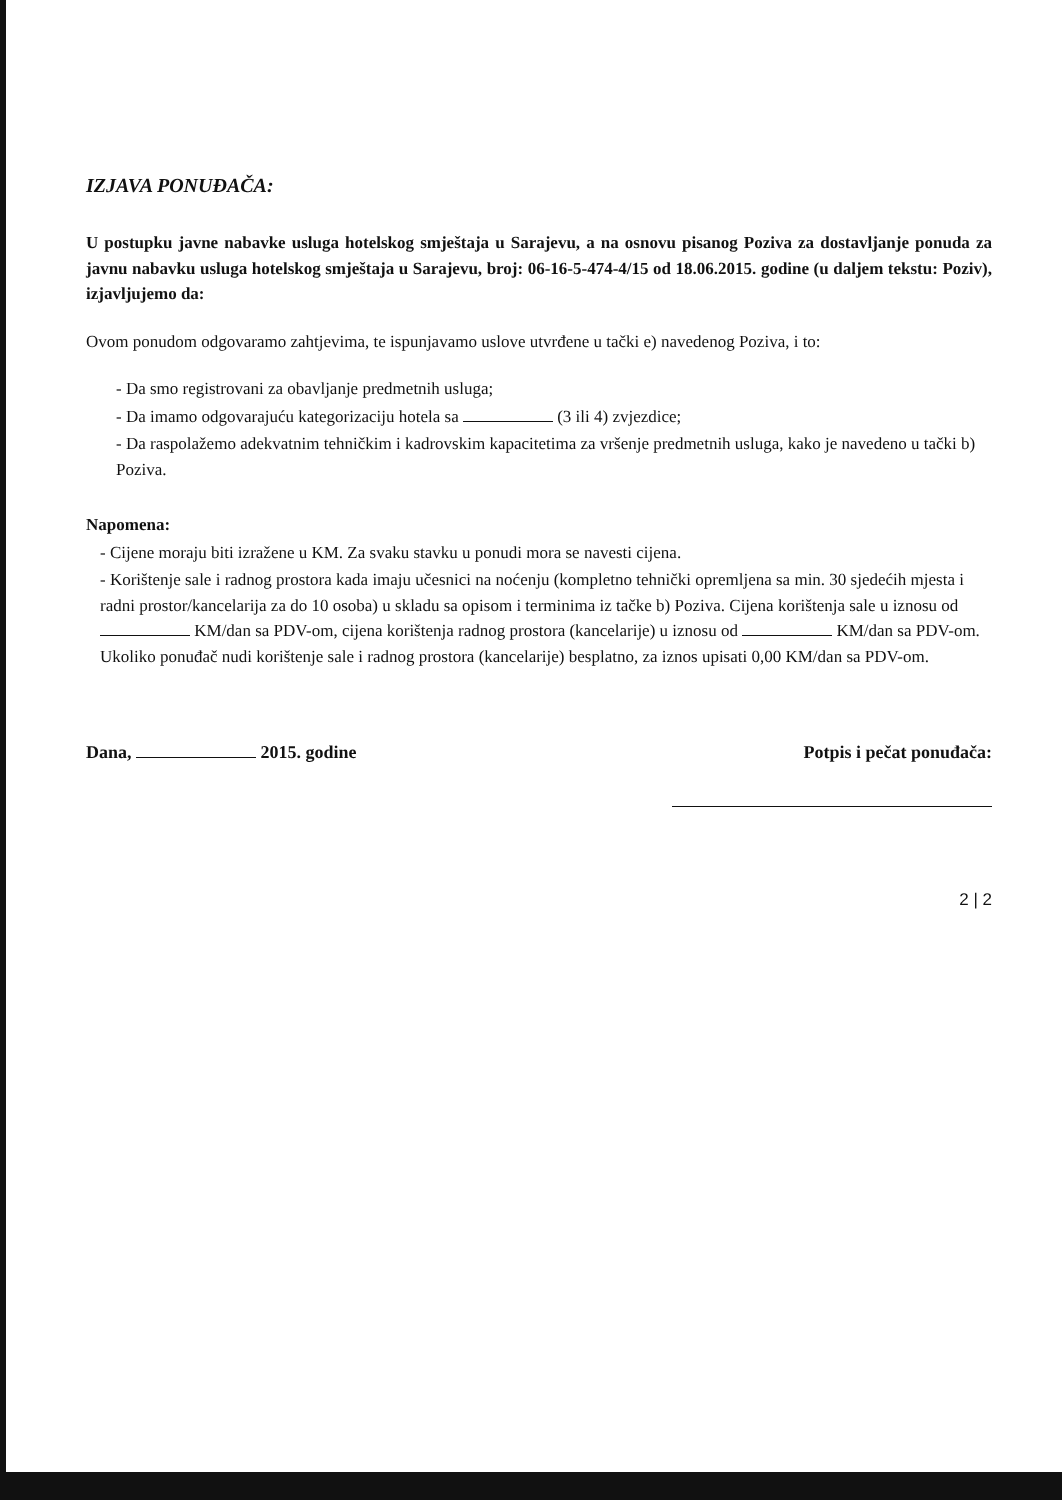IZJAVA PONUĐAČA:
U postupku javne nabavke usluga hotelskog smještaja u Sarajevu, a na osnovu pisanog Poziva za dostavljanje ponuda za javnu nabavku usluga hotelskog smještaja u Sarajevu, broj: 06-16-5-474-4/15 od 18.06.2015. godine (u daljem tekstu: Poziv), izjavljujemo da:
Ovom ponudom odgovaramo zahtjevima, te ispunjavamo uslove utvrđene u tački e) navedenog Poziva, i to:
- Da smo registrovani za obavljanje predmetnih usluga;
- Da imamo odgovarajuću kategorizaciju hotela sa (3 ili 4) zvjezdice;
- Da raspolažemo adekvatnim tehničkim i kadrovskim kapacitetima za vršenje predmetnih usluga, kako je navedeno u tački b) Poziva.
Napomena:
- Cijene moraju biti izražene u KM. Za svaku stavku u ponudi mora se navesti cijena.
- Korištenje sale i radnog prostora kada imaju učesnici na noćenju (kompletno tehnički opremljena sa min. 30 sjedećih mjesta i radni prostor/kancelarija za do 10 osoba) u skladu sa opisom i terminima iz tačke b) Poziva. Cijena korištenja sale u iznosu od KM/dan sa PDV-om, cijena korištenja radnog prostora (kancelarije) u iznosu od KM/dan sa PDV-om.
Ukoliko ponuđač nudi korištenje sale i radnog prostora (kancelarije) besplatno, za iznos upisati 0,00 KM/dan sa PDV-om.
Dana, 2015. godine Potpis i pečat ponuđača:
2 | 2